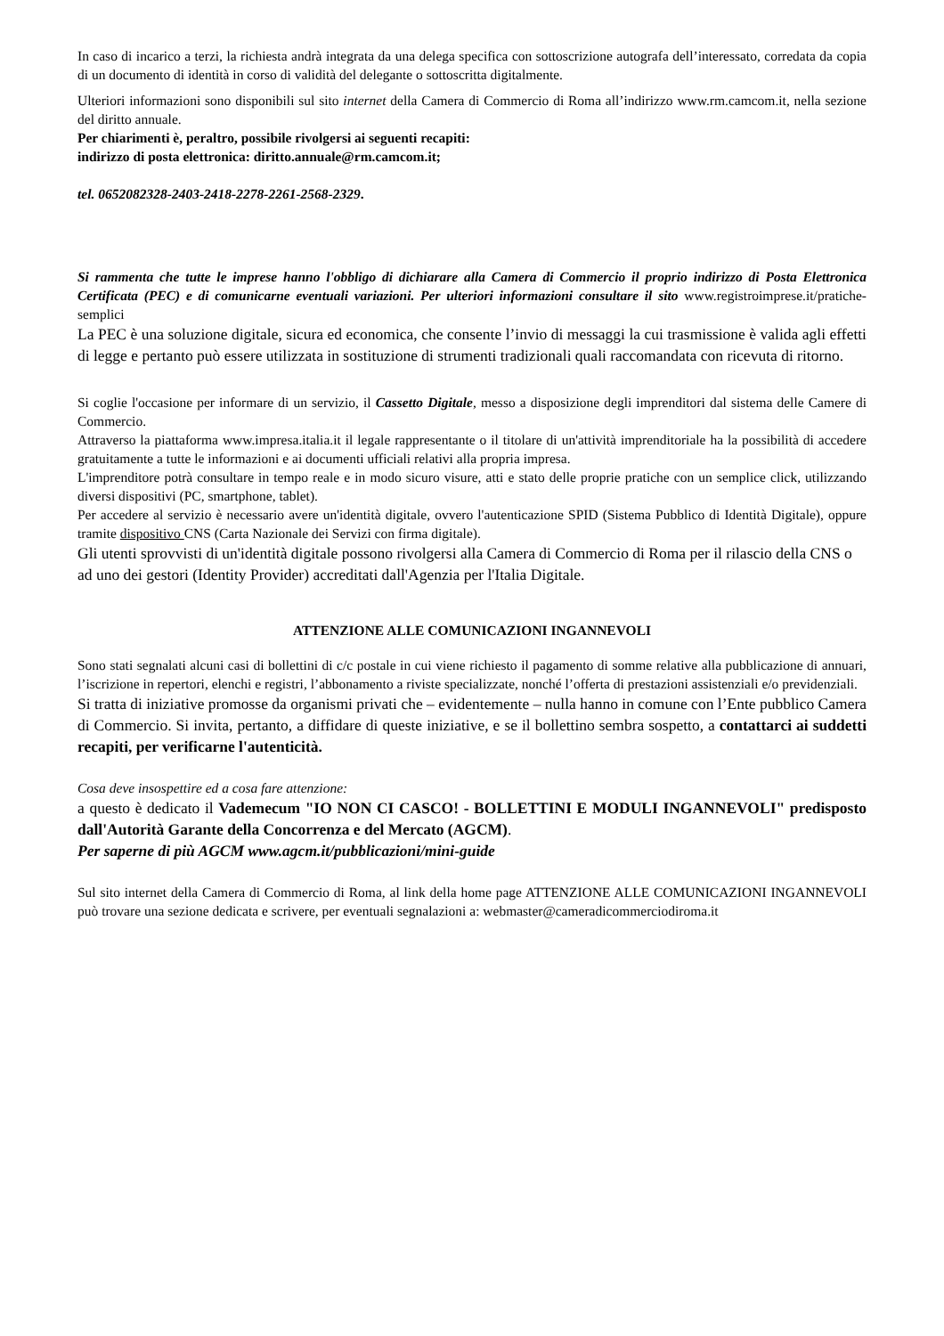In caso di incarico a terzi, la richiesta andrà integrata da una delega specifica con sottoscrizione autografa dell’interessato, corredata da copia di un documento di identità in corso di validità del delegante o sottoscritta digitalmente.
Ulteriori informazioni sono disponibili sul sito internet della Camera di Commercio di Roma all’indirizzo www.rm.camcom.it, nella sezione del diritto annuale.
Per chiarimenti è, peraltro, possibile rivolgersi ai seguenti recapiti:
indirizzo di posta elettronica: diritto.annuale@rm.camcom.it;
tel. 0652082328-2403-2418-2278-2261-2568-2329.
Si rammenta che tutte le imprese hanno l'obbligo di dichiarare alla Camera di Commercio il proprio indirizzo di Posta Elettronica Certificata (PEC) e di comunicarne eventuali variazioni. Per ulteriori informazioni consultare il sito www.registroimprese.it/pratiche-semplici
La PEC è una soluzione digitale, sicura ed economica, che consente l’invio di messaggi la cui trasmissione è valida agli effetti di legge e pertanto può essere utilizzata in sostituzione di strumenti tradizionali quali raccomandata con ricevuta di ritorno.
Si coglie l'occasione per informare di un servizio, il Cassetto Digitale, messo a disposizione degli imprenditori dal sistema delle Camere di Commercio.
Attraverso la piattaforma www.impresa.italia.it il legale rappresentante o il titolare di un'attività imprenditoriale ha la possibilità di accedere gratuitamente a tutte le informazioni e ai documenti ufficiali relativi alla propria impresa.
L'imprenditore potrà consultare in tempo reale e in modo sicuro visure, atti e stato delle proprie pratiche con un semplice click, utilizzando diversi dispositivi (PC, smartphone, tablet).
Per accedere al servizio è necessario avere un'identità digitale, ovvero l'autenticazione SPID (Sistema Pubblico di Identità Digitale), oppure tramite dispositivo CNS (Carta Nazionale dei Servizi con firma digitale).
Gli utenti sprovvisti di un'identità digitale possono rivolgersi alla Camera di Commercio di Roma per il rilascio della CNS o ad uno dei gestori (Identity Provider) accreditati dall'Agenzia per l'Italia Digitale.
ATTENZIONE ALLE COMUNICAZIONI INGANNEVOLI
Sono stati segnalati alcuni casi di bollettini di c/c postale in cui viene richiesto il pagamento di somme relative alla pubblicazione di annuari, l’iscrizione in repertori, elenchi e registri, l’abbonamento a riviste specializzate, nonché l’offerta di prestazioni assistenziali e/o previdenziali.
Si tratta di iniziative promosse da organismi privati che – evidentemente – nulla hanno in comune con l’Ente pubblico Camera di Commercio. Si invita, pertanto, a diffidare di queste iniziative, e se il bollettino sembra sospetto, a contattarci ai suddetti recapiti, per verificarne l'autenticità.
Cosa deve insospettire ed a cosa fare attenzione:
a questo è dedicato il Vademecum "IO NON CI CASCO! - BOLLETTINI E MODULI INGANNEVOLI" predisposto dall'Autorità Garante della Concorrenza e del Mercato (AGCM).
Per saperne di più AGCM www.agcm.it/pubblicazioni/mini-guide
Sul sito internet della Camera di Commercio di Roma, al link della home page ATTENZIONE ALLE COMUNICAZIONI INGANNEVOLI può trovare una sezione dedicata e scrivere, per eventuali segnalazioni a: webmaster@cameradicommerciodiroma.it